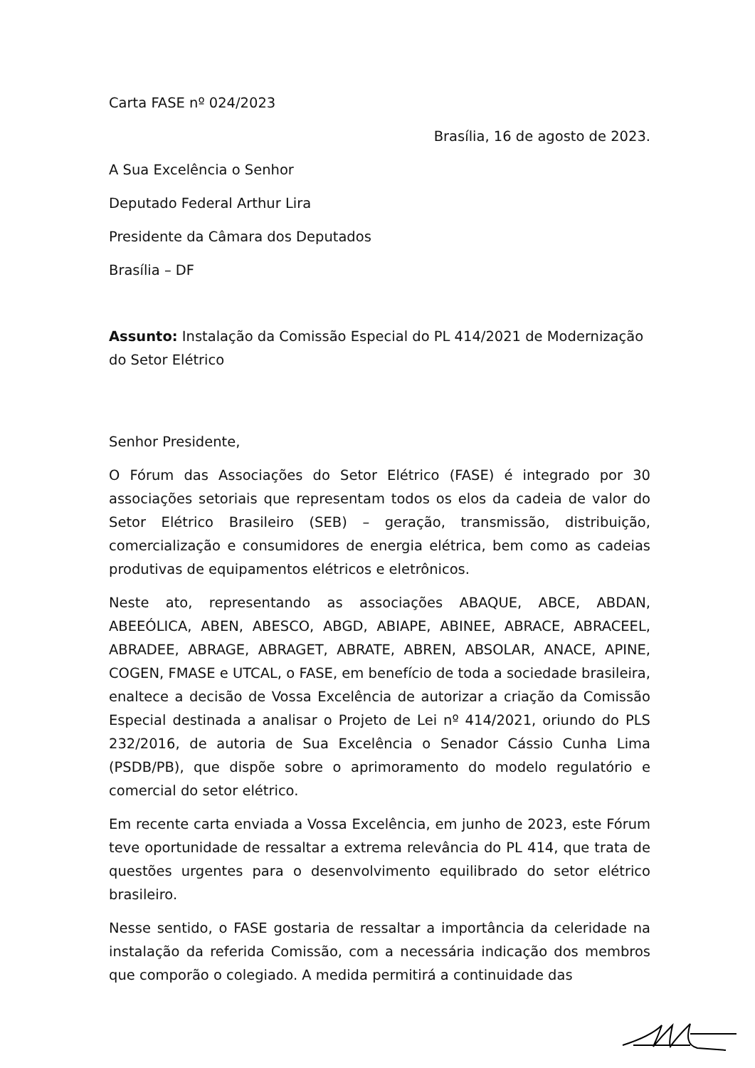Carta FASE nº 024/2023
Brasília, 16 de agosto de 2023.
A Sua Excelência o Senhor
Deputado Federal Arthur Lira
Presidente da Câmara dos Deputados
Brasília – DF
Assunto: Instalação da Comissão Especial do PL 414/2021 de Modernização do Setor Elétrico
Senhor Presidente,
O Fórum das Associações do Setor Elétrico (FASE) é integrado por 30 associações setoriais que representam todos os elos da cadeia de valor do Setor Elétrico Brasileiro (SEB) – geração, transmissão, distribuição, comercialização e consumidores de energia elétrica, bem como as cadeias produtivas de equipamentos elétricos e eletrônicos.
Neste ato, representando as associações ABAQUE, ABCE, ABDAN, ABEEÓLICA, ABEN, ABESCO, ABGD, ABIAPE, ABINEE, ABRACE, ABRACEEL, ABRADEE, ABRAGE, ABRAGET, ABRATE, ABREN, ABSOLAR, ANACE, APINE, COGEN, FMASE e UTCAL, o FASE, em benefício de toda a sociedade brasileira, enaltece a decisão de Vossa Excelência de autorizar a criação da Comissão Especial destinada a analisar o Projeto de Lei nº 414/2021, oriundo do PLS 232/2016, de autoria de Sua Excelência o Senador Cássio Cunha Lima (PSDB/PB), que dispõe sobre o aprimoramento do modelo regulatório e comercial do setor elétrico.
Em recente carta enviada a Vossa Excelência, em junho de 2023, este Fórum teve oportunidade de ressaltar a extrema relevância do PL 414, que trata de questões urgentes para o desenvolvimento equilibrado do setor elétrico brasileiro.
Nesse sentido, o FASE gostaria de ressaltar a importância da celeridade na instalação da referida Comissão, com a necessária indicação dos membros que comporão o colegiado. A medida permitirá a continuidade das